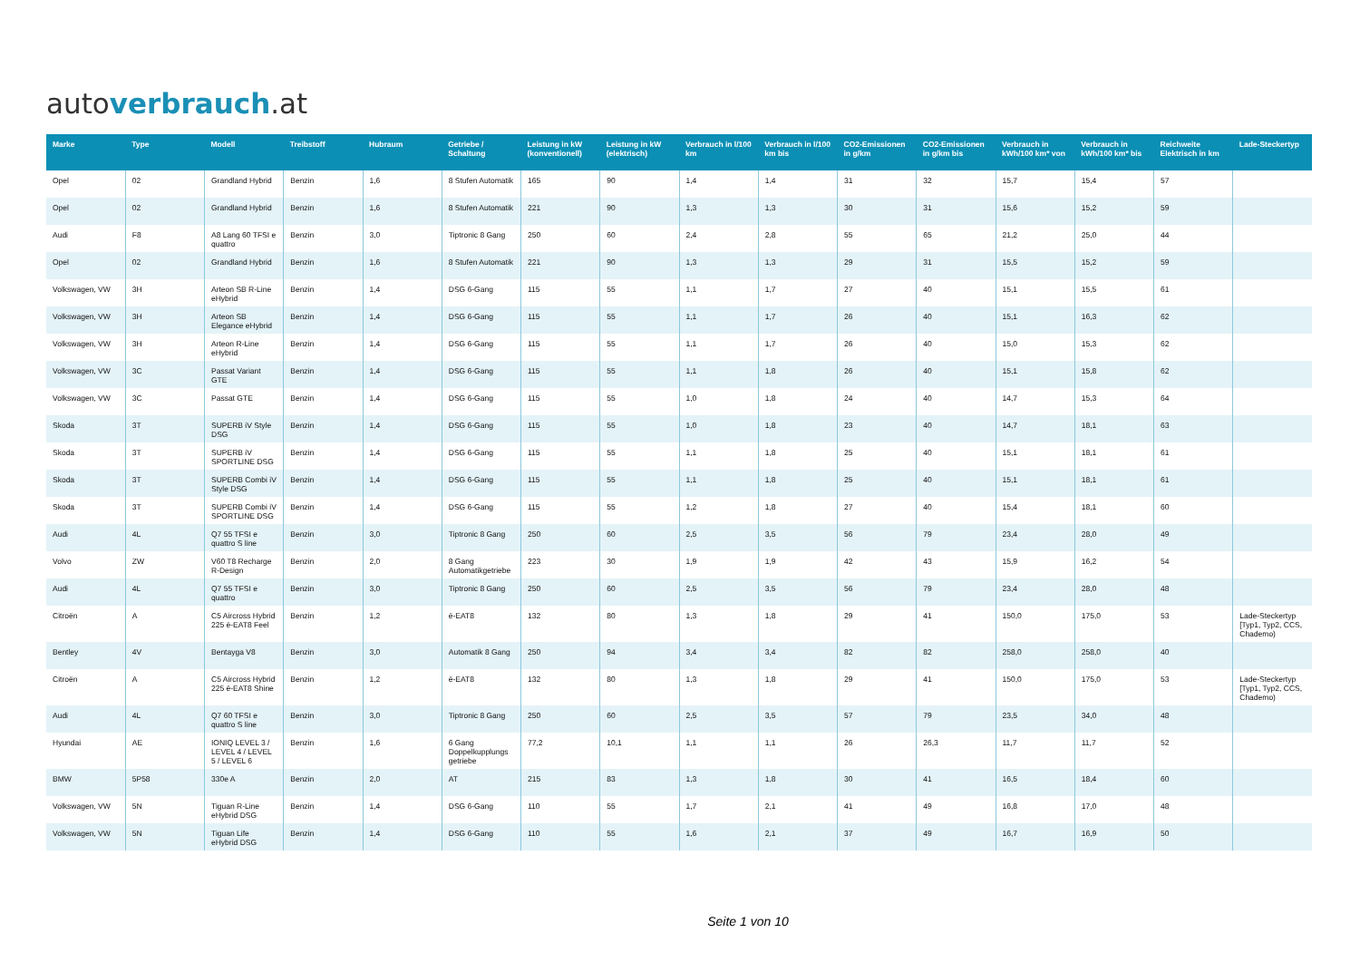autoverbrauch.at
| Marke | Type | Modell | Treibstoff | Hubraum | Getriebe / Schaltung | Leistung in kW (konventionell) | Leistung in kW (elektrisch) | Verbrauch in l/100 km | Verbrauch in l/100 km bis | CO2-Emissionen in g/km | CO2-Emissionen in g/km bis | Verbrauch in kWh/100 km* von | Verbrauch in kWh/100 km* bis | Reichweite Elektrisch in km | Lade-Steckertyp |
| --- | --- | --- | --- | --- | --- | --- | --- | --- | --- | --- | --- | --- | --- | --- | --- |
| Opel | 02 | Grandland Hybrid | Benzin | 1,6 | 8 Stufen Automatik | 165 | 90 | 1,4 | 1,4 | 31 | 32 | 15,7 | 15,4 | 57 | |
| Opel | 02 | Grandland Hybrid | Benzin | 1,6 | 8 Stufen Automatik | 221 | 90 | 1,3 | 1,3 | 30 | 31 | 15,6 | 15,2 | 59 | |
| Audi | F8 | A8 Lang 60 TFSI e quattro | Benzin | 3,0 | Tiptronic 8 Gang | 250 | 60 | 2,4 | 2,8 | 55 | 65 | 21,2 | 25,0 | 44 | |
| Opel | 02 | Grandland Hybrid | Benzin | 1,6 | 8 Stufen Automatik | 221 | 90 | 1,3 | 1,3 | 29 | 31 | 15,5 | 15,2 | 59 | |
| Volkswagen, VW | 3H | Arteon SB R-Line eHybrid | Benzin | 1,4 | DSG 6-Gang | 115 | 55 | 1,1 | 1,7 | 27 | 40 | 15,1 | 15,5 | 61 | |
| Volkswagen, VW | 3H | Arteon SB Elegance eHybrid | Benzin | 1,4 | DSG 6-Gang | 115 | 55 | 1,1 | 1,7 | 26 | 40 | 15,1 | 16,3 | 62 | |
| Volkswagen, VW | 3H | Arteon R-Line eHybrid | Benzin | 1,4 | DSG 6-Gang | 115 | 55 | 1,1 | 1,7 | 26 | 40 | 15,0 | 15,3 | 62 | |
| Volkswagen, VW | 3C | Passat Variant GTE | Benzin | 1,4 | DSG 6-Gang | 115 | 55 | 1,1 | 1,8 | 26 | 40 | 15,1 | 15,8 | 62 | |
| Volkswagen, VW | 3C | Passat GTE | Benzin | 1,4 | DSG 6-Gang | 115 | 55 | 1,0 | 1,8 | 24 | 40 | 14,7 | 15,3 | 64 | |
| Skoda | 3T | SUPERB iV Style DSG | Benzin | 1,4 | DSG 6-Gang | 115 | 55 | 1,0 | 1,8 | 23 | 40 | 14,7 | 18,1 | 63 | |
| Skoda | 3T | SUPERB iV SPORTLINE DSG | Benzin | 1,4 | DSG 6-Gang | 115 | 55 | 1,1 | 1,8 | 25 | 40 | 15,1 | 18,1 | 61 | |
| Skoda | 3T | SUPERB Combi iV Style DSG | Benzin | 1,4 | DSG 6-Gang | 115 | 55 | 1,1 | 1,8 | 25 | 40 | 15,1 | 18,1 | 61 | |
| Skoda | 3T | SUPERB Combi iV SPORTLINE DSG | Benzin | 1,4 | DSG 6-Gang | 115 | 55 | 1,2 | 1,8 | 27 | 40 | 15,4 | 18,1 | 60 | |
| Audi | 4L | Q7 55 TFSI e quattro S line | Benzin | 3,0 | Tiptronic 8 Gang | 250 | 60 | 2,5 | 3,5 | 56 | 79 | 23,4 | 28,0 | 49 | |
| Volvo | ZW | V60 T8 Recharge R-Design | Benzin | 2,0 | 8 Gang Automatikgetriebe | 223 | 30 | 1,9 | 1,9 | 42 | 43 | 15,9 | 16,2 | 54 | |
| Audi | 4L | Q7 55 TFSI e quattro | Benzin | 3,0 | Tiptronic 8 Gang | 250 | 60 | 2,5 | 3,5 | 56 | 79 | 23,4 | 28,0 | 48 | |
| Citroën | A | C5 Aircross Hybrid 225 ë-EAT8 Feel | Benzin | 1,2 | ë-EAT8 | 132 | 80 | 1,3 | 1,8 | 29 | 41 | 150,0 | 175,0 | 53 | Lade-Steckertyp [Typ1, Typ2, CCS, Chademo) |
| Bentley | 4V | Bentayga V8 | Benzin | 3,0 | Automatik 8 Gang | 250 | 94 | 3,4 | 3,4 | 82 | 82 | 258,0 | 258,0 | 40 | |
| Citroën | A | C5 Aircross Hybrid 225 ë-EAT8 Shine | Benzin | 1,2 | ë-EAT8 | 132 | 80 | 1,3 | 1,8 | 29 | 41 | 150,0 | 175,0 | 53 | Lade-Steckertyp [Typ1, Typ2, CCS, Chademo) |
| Audi | 4L | Q7 60 TFSI e quattro S line | Benzin | 3,0 | Tiptronic 8 Gang | 250 | 60 | 2,5 | 3,5 | 57 | 79 | 23,5 | 34,0 | 48 | |
| Hyundai | AE | IONIQ LEVEL 3 / LEVEL 4 / LEVEL 5 / LEVEL 6 | Benzin | 1,6 | 6 Gang Doppelkupplungs getriebe | 77,2 | 10,1 | 1,1 | 1,1 | 26 | 26,3 | 11,7 | 11,7 | 52 | |
| BMW | 5P58 | 330e A | Benzin | 2,0 | AT | 215 | 83 | 1,3 | 1,8 | 30 | 41 | 16,5 | 18,4 | 60 | |
| Volkswagen, VW | 5N | Tiguan R-Line eHybrid DSG | Benzin | 1,4 | DSG 6-Gang | 110 | 55 | 1,7 | 2,1 | 41 | 49 | 16,8 | 17,0 | 48 | |
| Volkswagen, VW | 5N | Tiguan Life eHybrid DSG | Benzin | 1,4 | DSG 6-Gang | 110 | 55 | 1,6 | 2,1 | 37 | 49 | 16,7 | 16,9 | 50 | |
Seite 1 von 10